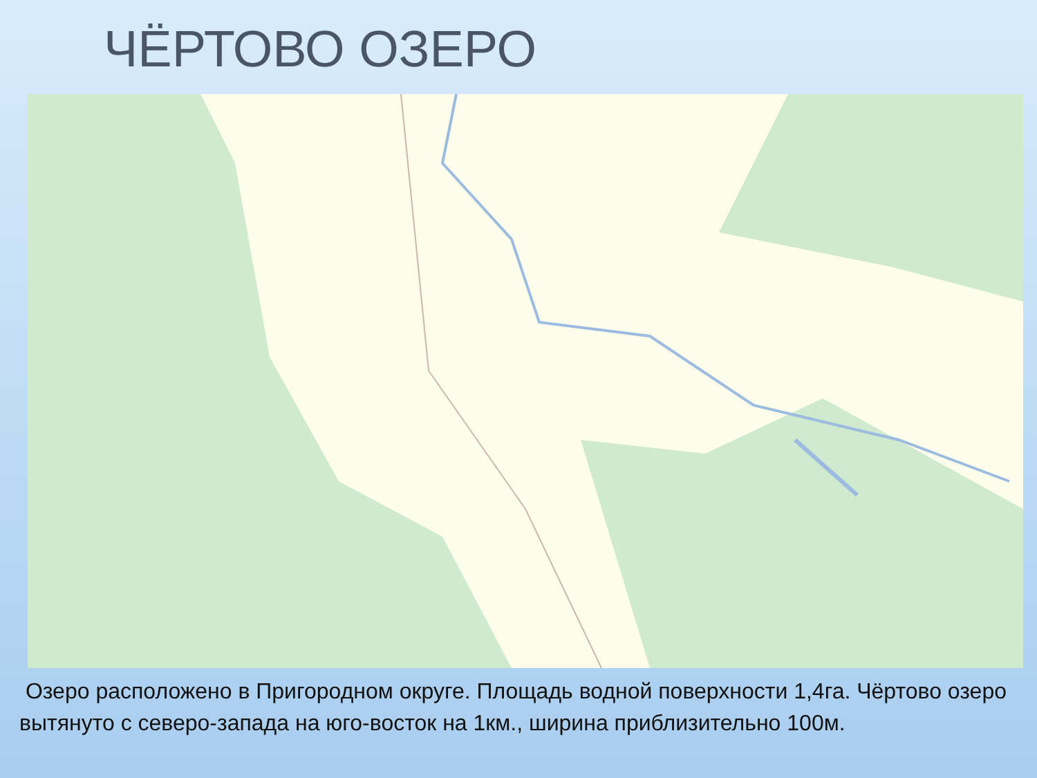ЧЁРТОВО ОЗЕРО
Озеро расположено в Пригородном округе. Площадь водной поверхности 1,4га. Чёртово озеро вытянуто с северо-запада на юго-восток на 1км., ширина приблизительно 100м.